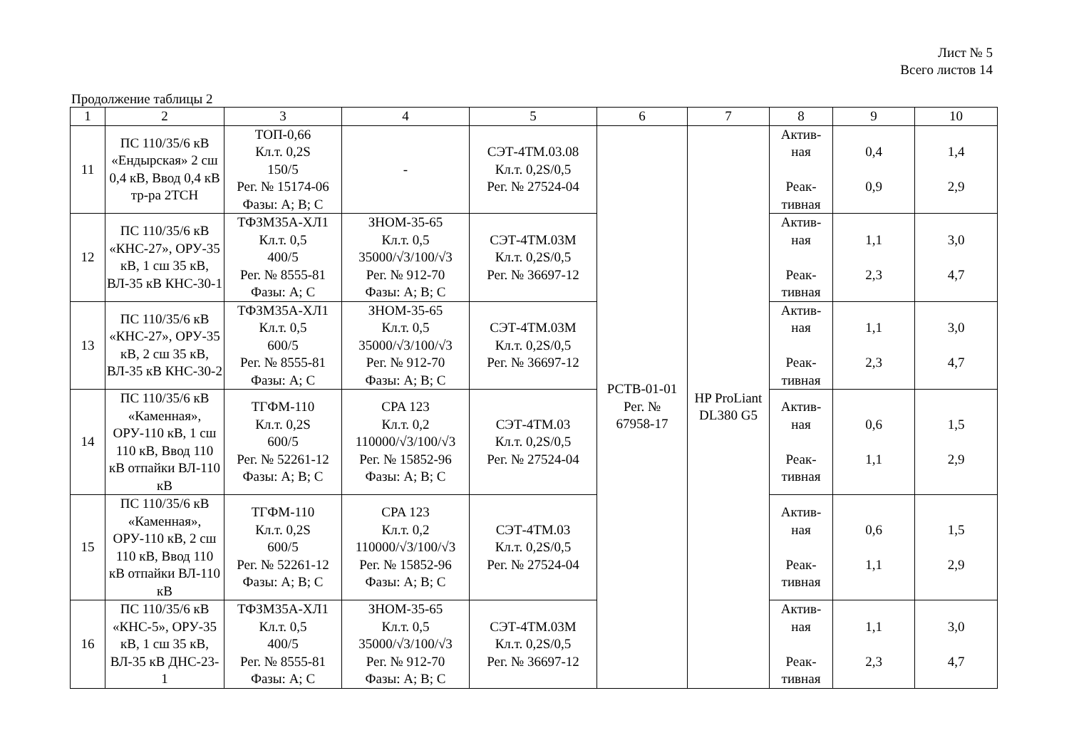Лист № 5
Всего листов 14
Продолжение таблицы 2
| 1 | 2 | 3 | 4 | 5 | 6 | 7 | 8 | 9 | 10 |
| --- | --- | --- | --- | --- | --- | --- | --- | --- | --- |
| 11 | ПС 110/35/6 кВ «Ендырская» 2 сш 0,4 кВ, Ввод 0,4 кВ тр-ра 2ТСН | ТОП-0,66 Кл.т. 0,2S 150/5 Рег. № 15174-06 Фазы: А; В; С | - | СЭТ-4ТМ.03.08 Кл.т. 0,2S/0,5 Рег. № 27524-04 | РСТВ-01-01 Рег. № 67958-17 | HP ProLiant DL380 G5 | Актив- ная Реак- тивная | 0,4 0,9 | 1,4 2,9 |
| 12 | ПС 110/35/6 кВ «КНС-27», ОРУ-35 кВ, 1 сш 35 кВ, ВЛ-35 кВ КНС-30-1 | ТФЗМ35А-ХЛ1 Кл.т. 0,5 400/5 Рег. № 8555-81 Фазы: А; С | ЗНОМ-35-65 Кл.т. 0,5 35000/√3/100/√3 Рег. № 912-70 Фазы: А; В; С | СЭТ-4ТМ.03М Кл.т. 0,2S/0,5 Рег. № 36697-12 | | | Актив- ная Реак- тивная | 1,1 2,3 | 3,0 4,7 |
| 13 | ПС 110/35/6 кВ «КНС-27», ОРУ-35 кВ, 2 сш 35 кВ, ВЛ-35 кВ КНС-30-2 | ТФЗМ35А-ХЛ1 Кл.т. 0,5 600/5 Рег. № 8555-81 Фазы: А; С | ЗНОМ-35-65 Кл.т. 0,5 35000/√3/100/√3 Рег. № 912-70 Фазы: А; В; С | СЭТ-4ТМ.03М Кл.т. 0,2S/0,5 Рег. № 36697-12 | | | Актив- ная Реак- тивная | 1,1 2,3 | 3,0 4,7 |
| 14 | ПС 110/35/6 кВ «Каменная», ОРУ-110 кВ, 1 сш 110 кВ, Ввод 110 кВ отпайки ВЛ-110 кВ | ТГФМ-110 Кл.т. 0,2S 600/5 Рег. № 52261-12 Фазы: А; В; С | CPA 123 Кл.т. 0,2 110000/√3/100/√3 Рег. № 15852-96 Фазы: А; В; С | СЭТ-4ТМ.03 Кл.т. 0,2S/0,5 Рег. № 27524-04 | | | Актив- ная Реак- тивная | 0,6 1,1 | 1,5 2,9 |
| 15 | ПС 110/35/6 кВ «Каменная», ОРУ-110 кВ, 2 сш 110 кВ, Ввод 110 кВ отпайки ВЛ-110 кВ | ТГФМ-110 Кл.т. 0,2S 600/5 Рег. № 52261-12 Фазы: А; В; С | CPA 123 Кл.т. 0,2 110000/√3/100/√3 Рег. № 15852-96 Фазы: А; В; С | СЭТ-4ТМ.03 Кл.т. 0,2S/0,5 Рег. № 27524-04 | | | Актив- ная Реак- тивная | 0,6 1,1 | 1,5 2,9 |
| 16 | ПС 110/35/6 кВ «КНС-5», ОРУ-35 кВ, 1 сш 35 кВ, ВЛ-35 кВ ДНС-23-1 | ТФЗМ35А-ХЛ1 Кл.т. 0,5 400/5 Рег. № 8555-81 Фазы: А; С | ЗНОМ-35-65 Кл.т. 0,5 35000/√3/100/√3 Рег. № 912-70 Фазы: А; В; С | СЭТ-4ТМ.03М Кл.т. 0,2S/0,5 Рег. № 36697-12 | | | Актив- ная Реак- тивная | 1,1 2,3 | 3,0 4,7 |